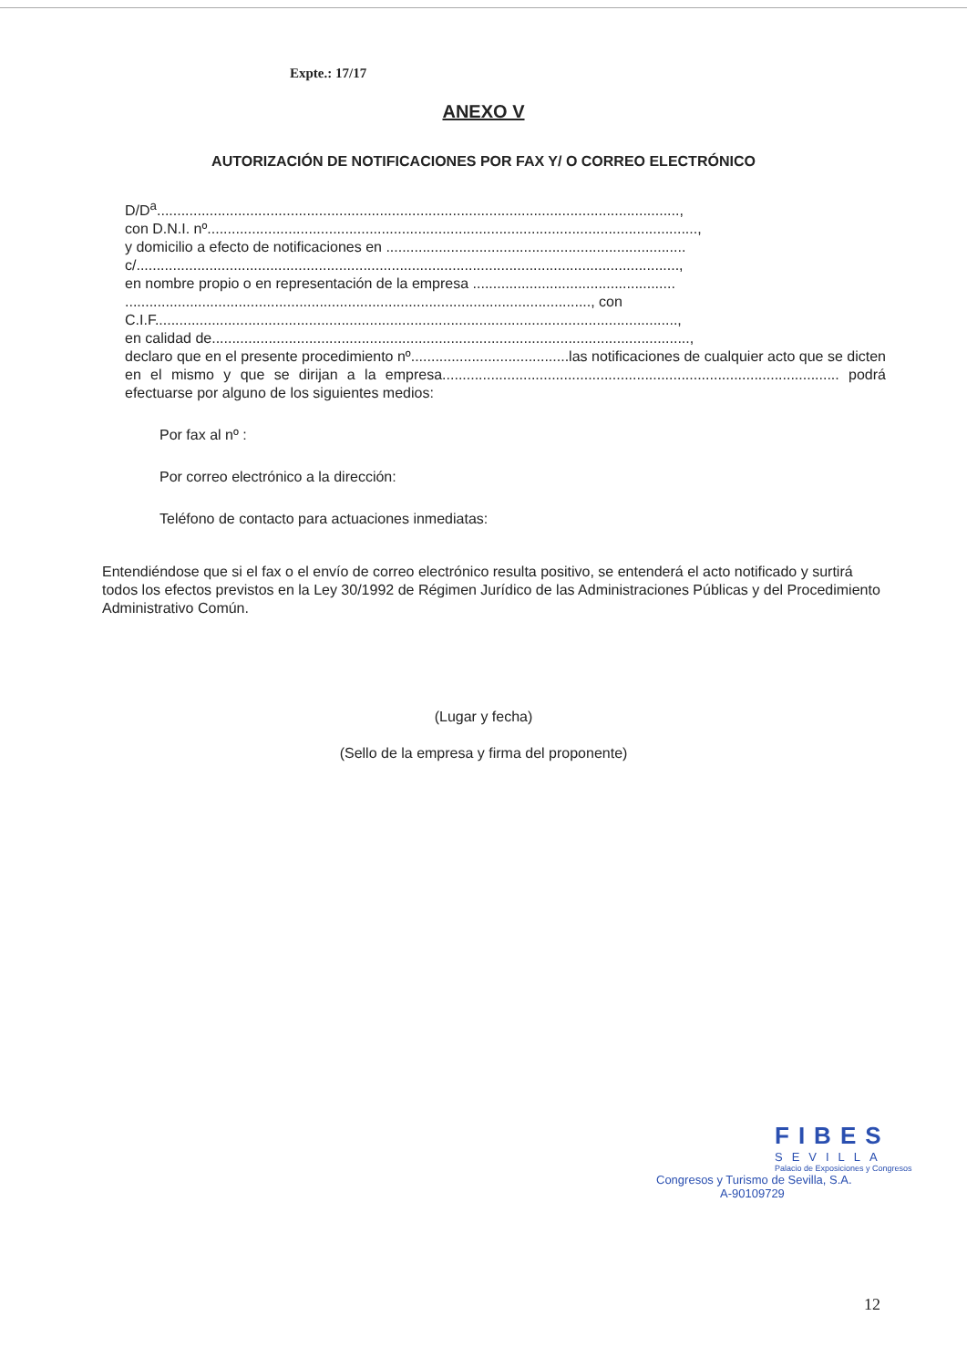Expte.: 17/17
ANEXO V
AUTORIZACIÓN DE NOTIFICACIONES POR FAX Y/ O CORREO ELECTRÓNICO
D/D<sup>a</sup>.................................................................................................................................,
con D.N.I. nº.........................................................................................................................,
y domicilio a efecto de notificaciones en ..........................................................................
c/......................................................................................................................................,
en nombre propio o en representación de la empresa ..................................................
..................................................................................................................., con
C.I.F.................................................................................................................................,
en calidad de......................................................................................................................,
declaro que en el presente procedimiento nº.......................................las notificaciones de cualquier acto que se dicten en el mismo y que se dirijan a la empresa.................................................................................................. podrá efectuarse por alguno de los siguientes medios:
Por fax al nº :
Por correo electrónico a la dirección:
Teléfono de contacto para actuaciones inmediatas:
Entendiéndose que si el fax o el envío de correo electrónico resulta positivo, se entenderá el acto notificado y surtirá todos los efectos previstos en la Ley 30/1992 de Régimen Jurídico de las Administraciones Públicas y del Procedimiento Administrativo Común.
(Lugar y fecha)
(Sello de la empresa y firma del proponente)
FIBES
SEVILLA
Palacio de Exposiciones y Congresos
Congresos y Turismo de Sevilla, S.A.
A-90109729
12